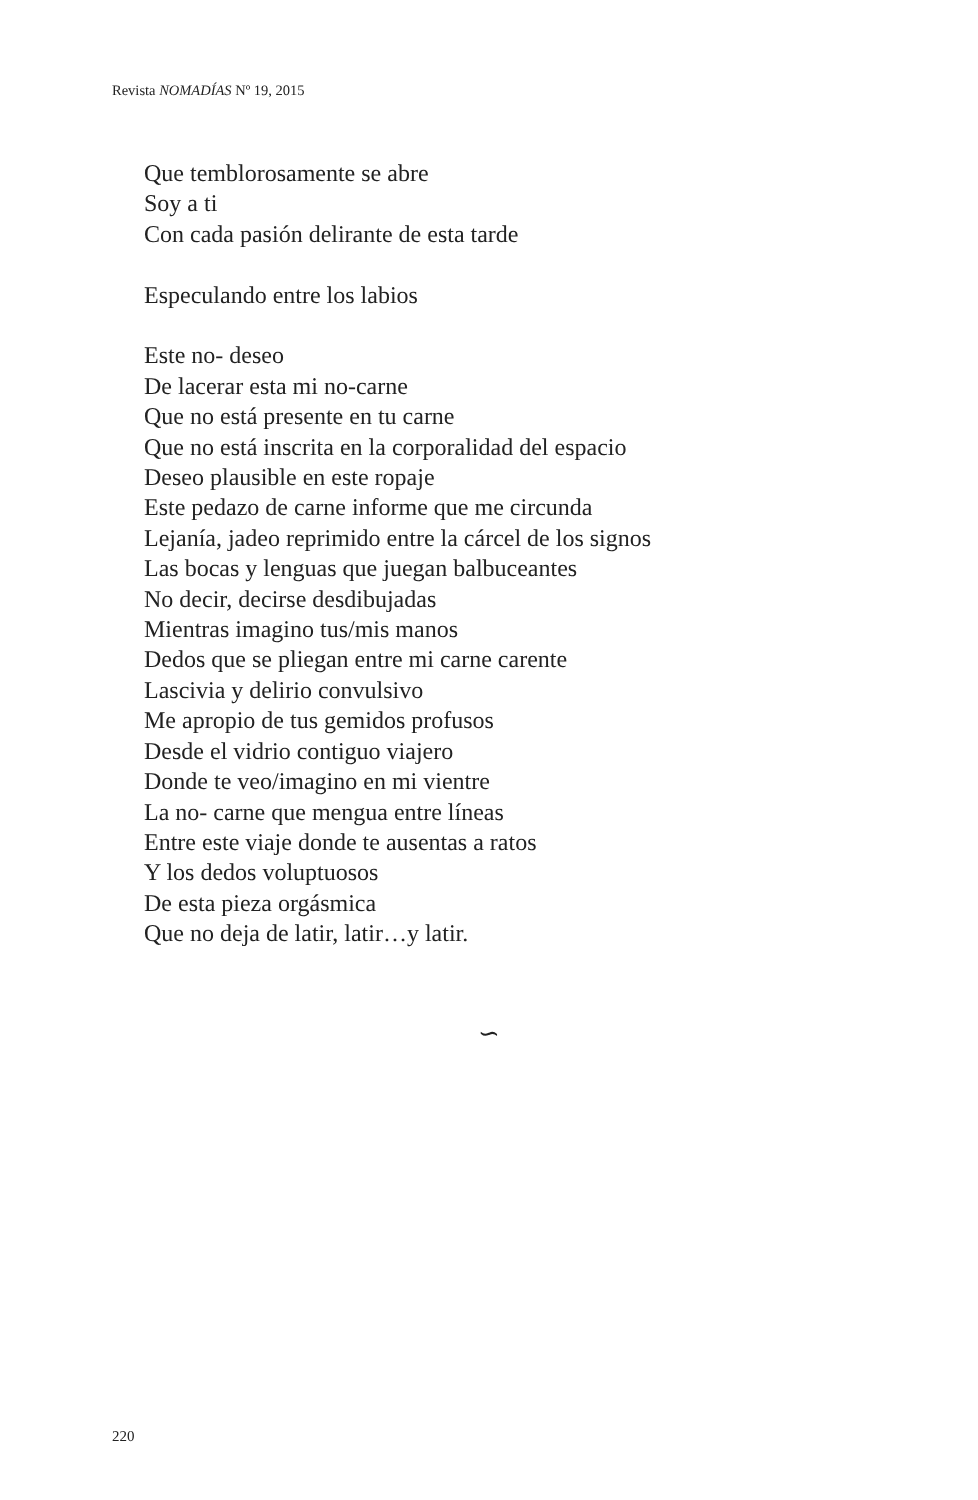Revista NOMADÍAS Nº 19, 2015
Que temblorosamente se abre
Soy a ti
Con cada pasión delirante de esta tarde
Especulando entre los labios
Este no- deseo
De lacerar esta mi no-carne
Que no está presente en tu carne
Que no está inscrita en la corporalidad del espacio
Deseo plausible en este ropaje
Este pedazo de carne informe que me circunda
Lejanía, jadeo reprimido entre la cárcel de los signos
Las bocas y lenguas que juegan balbuceantes
No decir, decirse desdibujadas
Mientras imagino tus/mis manos
Dedos que se pliegan entre mi carne carente
Lascivia y delirio convulsivo
Me apropio de tus gemidos profusos
Desde el vidrio contiguo viajero
Donde te veo/imagino en mi vientre
La no- carne que mengua entre líneas
Entre este viaje donde te ausentas a ratos
Y los dedos voluptuosos
De esta pieza orgásmica
Que no deja de latir, latir…y latir.
∽
220